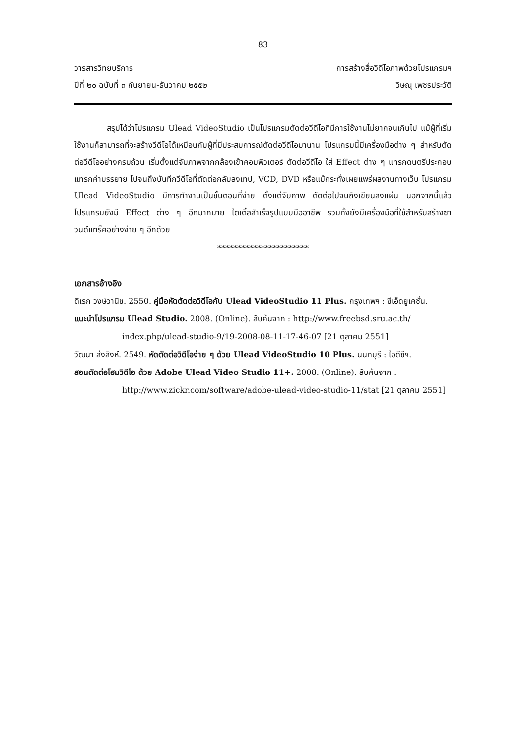83
วารสารวิทยบริการ
ปีที่ ๒๐ ฉบับที่ ๓ กันยายน-ธันวาคม ๒๕๕๒
การสร้างสื่อวิดีโอภาพด้วยโปรแกรมฯ
วิษณุ เพชรประวัติ
สรุปได้ว่าโปรแกรม Ulead VideoStudio เป็นโปรแกรมตัดต่อวีดีโอที่มีการใช้งานไม่ยากจนเกินไป แม้ผู้ที่เริ่มใช้งานก็สามารถที่จะสร้างวีดีโอได้เหมือนกับผู้ที่มีประสบการณ์ตัดต่อวีดีโอมานาน โปรแกรมนี้มีเครื่องมือต่าง ๆ สำหรับตัดต่อวีดีโออย่างครบถ้วน เริ่มตั้งแต่จับภาพจากกล้องเข้าคอมพิวเตอร์ ตัดต่อวีดีโอ ใส่ Effect ต่าง ๆ แทรกดนตรีประกอบ แทรกคำบรรยาย ไปจนถึงบันทึกวีดีโอที่ตัดต่อกลับลงเทป, VCD, DVD หรือแม้กระทั่งเผยแพร่ผลงานทางเว็บ โปรแกรม Ulead VideoStudio มีการทำงานเป็นขั้นตอนที่ง่าย ตั้งแต่จับภาพ ตัดต่อไปจนถึงเขียนลงแผ่น นอกจากนี้แล้ว โปรแกรมยังมี Effect ต่าง ๆ อีกมากมาย ไตเติ้ลสำเร็จรูปแบบมืออาชีพ รวมทั้งยังมีเครื่องมือที่ใช้สำหรับสร้างซาวนด์แทร็คอย่างง่าย ๆ อีกด้วย
***********************
เอกสารอ้างอิง
ดิเรก วงษ์วานิช. 2550. คู่มือหัดตัดต่อวิดีโอกับ Ulead VideoStudio 11 Plus. กรุงเทพฯ : ซีเอ็ดยูเคชั่น.
แนะนำโปรแกรม Ulead Studio. 2008. (Online). สืบค้นจาก : http://www.freebsd.sru.ac.th/ index.php/ulead-studio-9/19-2008-08-11-17-46-07 [21 ตุลาคม 2551]
วัฒนา ส่งสิงห์. 2549. หัดตัดต่อวิดีโอง่าย ๆ ด้วย Ulead VideoStudio 10 Plus. นนทบุรี : ไอดีซีฯ.
สอนตัดต่อโฮมวิดีโอ ด้วย Adobe Ulead Video Studio 11+. 2008. (Online). สืบค้นจาก : http://www.zickr.com/software/adobe-ulead-video-studio-11/stat [21 ตุลาคม 2551]